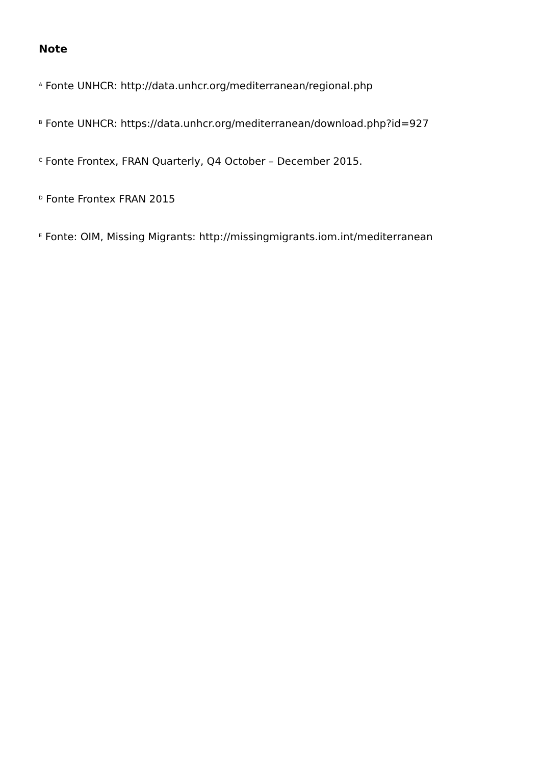Note
<sup>A</sup> Fonte UNHCR: http://data.unhcr.org/mediterranean/regional.php
<sup>B</sup> Fonte UNHCR: https://data.unhcr.org/mediterranean/download.php?id=927
<sup>C</sup> Fonte Frontex, FRAN Quarterly, Q4 October – December 2015.
<sup>D</sup> Fonte Frontex FRAN 2015
<sup>E</sup> Fonte: OIM, Missing Migrants: http://missingmigrants.iom.int/mediterranean